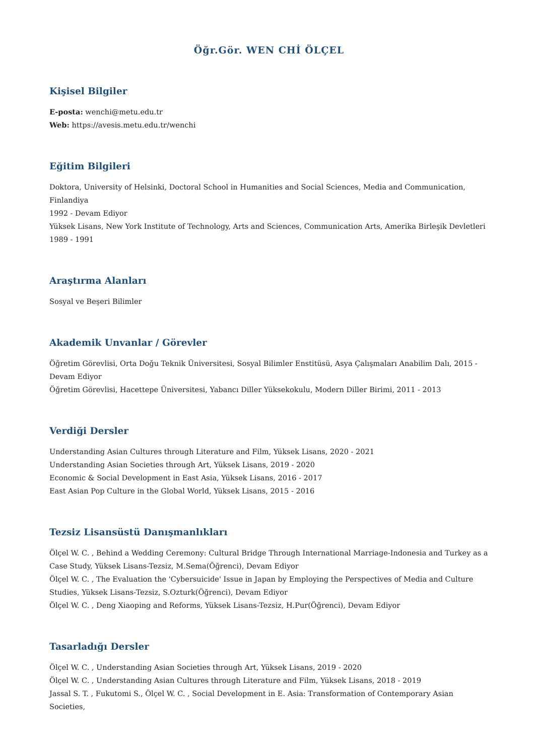Öğr.Gör. WEN CHİ ÖLÇEL
Kişisel Bilgiler
E-posta: wenchi@metu.edu.tr
Web: https://avesis.metu.edu.tr/wenchi
Eğitim Bilgileri
Doktora, University of Helsinki, Doctoral School in Humanities and Social Sciences, Media and Communication, Finlandiya
1992 - Devam Ediyor
Yüksek Lisans, New York Institute of Technology, Arts and Sciences, Communication Arts, Amerika Birleşik Devletleri
1989 - 1991
Araştırma Alanları
Sosyal ve Beşeri Bilimler
Akademik Unvanlar / Görevler
Öğretim Görevlisi, Orta Doğu Teknik Üniversitesi, Sosyal Bilimler Enstitüsü, Asya Çalışmaları Anabilim Dalı, 2015 - Devam Ediyor
Öğretim Görevlisi, Hacettepe Üniversitesi, Yabancı Diller Yüksekokulu, Modern Diller Birimi, 2011 - 2013
Verdiği Dersler
Understanding Asian Cultures through Literature and Film, Yüksek Lisans, 2020 - 2021
Understanding Asian Societies through Art, Yüksek Lisans, 2019 - 2020
Economic & Social Development in East Asia, Yüksek Lisans, 2016 - 2017
East Asian Pop Culture in the Global World, Yüksek Lisans, 2015 - 2016
Tezsiz Lisansüstü Danışmanlıkları
Ölçel W. C. , Behind a Wedding Ceremony: Cultural Bridge Through International Marriage-Indonesia and Turkey as a Case Study, Yüksek Lisans-Tezsiz, M.Sema(Öğrenci), Devam Ediyor
Ölçel W. C. , The Evaluation the 'Cybersuicide' Issue in Japan by Employing the Perspectives of Media and Culture Studies, Yüksek Lisans-Tezsiz, S.Ozturk(Öğrenci), Devam Ediyor
Ölçel W. C. , Deng Xiaoping and Reforms, Yüksek Lisans-Tezsiz, H.Pur(Öğrenci), Devam Ediyor
Tasarladığı Dersler
Ölçel W. C. , Understanding Asian Societies through Art, Yüksek Lisans, 2019 - 2020
Ölçel W. C. , Understanding Asian Cultures through Literature and Film, Yüksek Lisans, 2018 - 2019
Jassal S. T. , Fukutomi S., Ölçel W. C. , Social Development in E. Asia: Transformation of Contemporary Asian Societies,